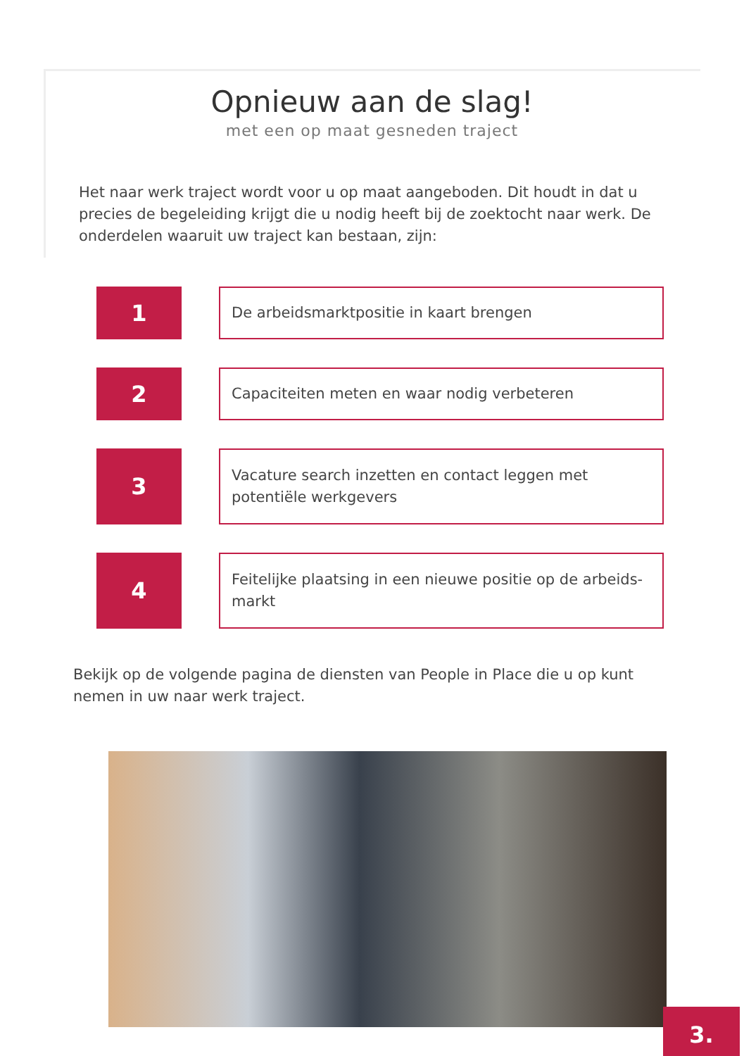Opnieuw aan de slag!
met een op maat gesneden traject
Het naar werk traject wordt voor u op maat aangeboden. Dit houdt in dat u precies de begeleiding krijgt die u nodig heeft bij de zoektocht naar werk. De onderdelen waaruit uw traject kan bestaan, zijn:
1
De arbeidsmarktpositie in kaart brengen
2
Capaciteiten meten en waar nodig verbeteren
3
Vacature search inzetten en contact leggen met potentiële werkgevers
4
Feitelijke plaatsing in een nieuwe positie op de arbeids-markt
Bekijk op de volgende pagina de diensten van People in Place die u op kunt nemen in uw naar werk traject.
3.